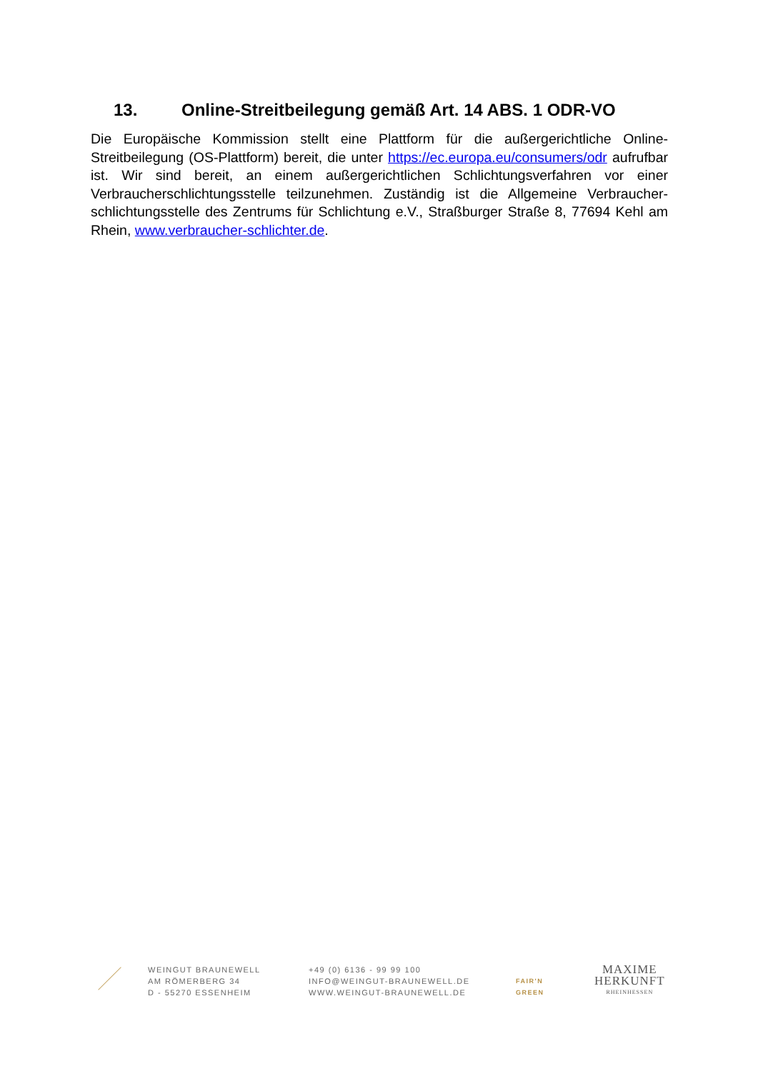13. Online-Streitbeilegung gemäß Art. 14 ABS. 1 ODR-VO
Die Europäische Kommission stellt eine Plattform für die außergerichtliche Online-Streitbeilegung (OS-Plattform) bereit, die unter https://ec.europa.eu/consumers/odr aufrufbar ist. Wir sind bereit, an einem außergerichtlichen Schlichtungsverfahren vor einer Verbraucherschlichtungsstelle teilzunehmen. Zuständig ist die Allgemeine Verbraucher-schlichtungsstelle des Zentrums für Schlichtung e.V., Straßburger Straße 8, 77694 Kehl am Rhein, www.verbraucher-schlichter.de.
WEINGUT BRAUNEWELL
AM RÖMERBERG 34
D - 55270 ESSENHEIM
+49 (0) 6136 - 99 99 100
INFO@WEINGUT-BRAUNEWELL.DE
WWW.WEINGUT-BRAUNEWELL.DE
FAIR'N
GREEN
MAXIME
HERKUNFT
RHEINHESSEN